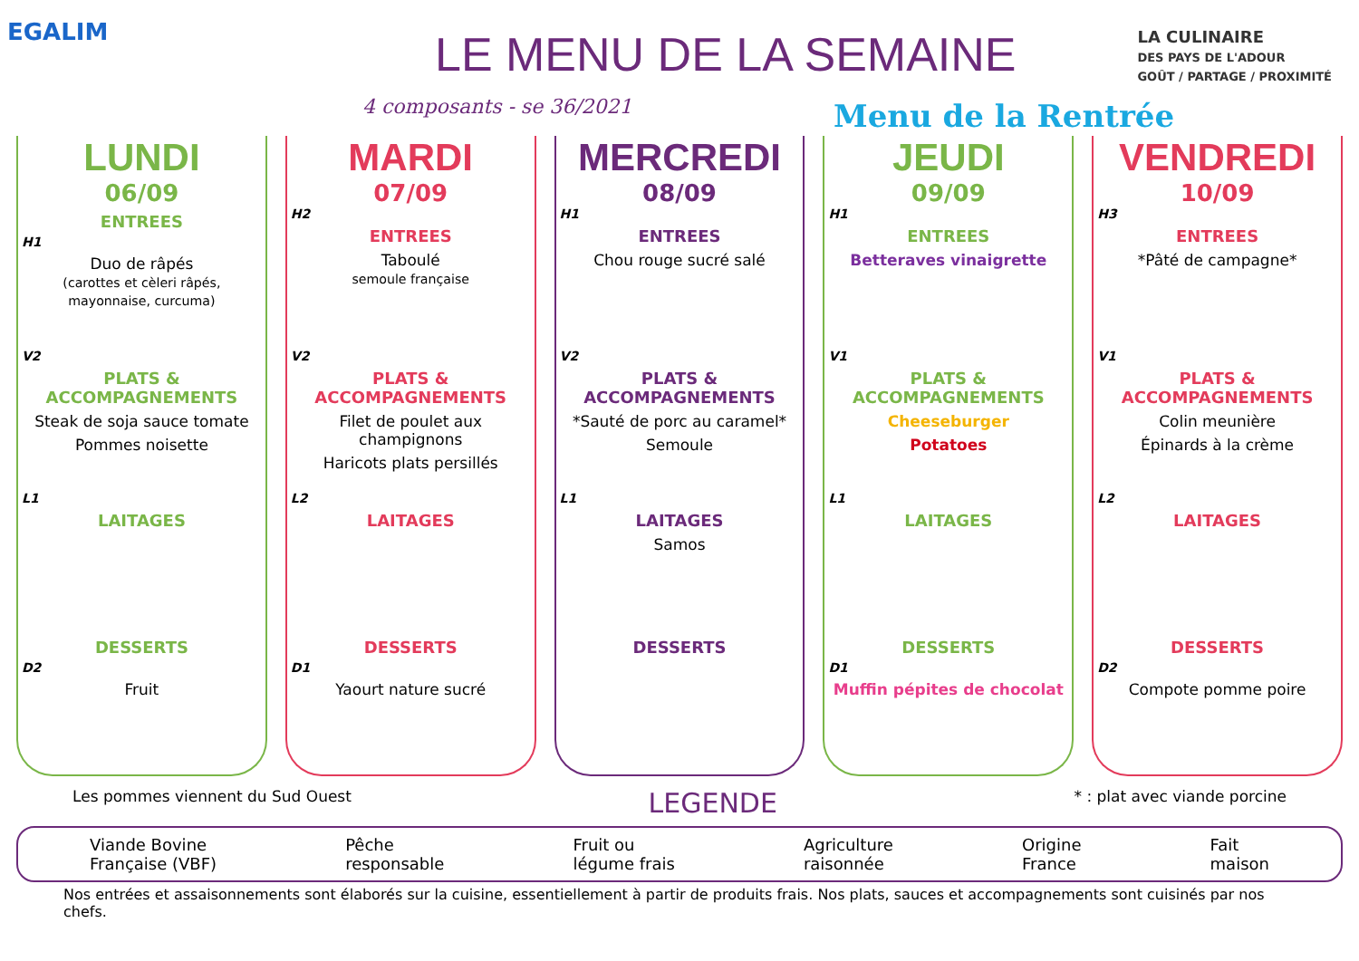EGALIM LE MENU DE LA SEMAINE
4 composants - se 36/2021 Menu de la Rentrée
LA CULINAIRE
DES PAYS DE L'ADOUR
GOÛT / PARTAGE / PROXIMITÉ
LUNDI
06/09
ENTREES
H1
Duo de râpés
(carottes et cèleri râpés, mayonnaise, curcuma)
V2
PLATS & ACCOMPAGNEMENTS
Steak de soja sauce tomate
Pommes noisette
L1
LAITAGES
DESSERTS
D2
Fruit
MARDI
07/09
H2
ENTREES
Taboulé
semoule française
V2
PLATS & ACCOMPAGNEMENTS
Filet de poulet aux champignons
Haricots plats persillés
L2
LAITAGES
DESSERTS
D1
Yaourt nature sucré
MERCREDI
08/09
H1
ENTREES
Chou rouge sucré salé
V2
PLATS & ACCOMPAGNEMENTS
*Sauté de porc au caramel*
Semoule
L1
LAITAGES
Samos
DESSERTS
JEUDI
09/09
H1
ENTREES
Betteraves vinaigrette
V1
PLATS & ACCOMPAGNEMENTS
Cheeseburger
Potatoes
L1
LAITAGES
DESSERTS
D1
Muffin pépites de chocolat
VENDREDI
10/09
H3
ENTREES
*Pâté de campagne*
V1
PLATS & ACCOMPAGNEMENTS
Colin meunière
Épinards à la crème
L2
LAITAGES
DESSERTS
D2
Compote pomme poire
Les pommes viennent du Sud Ouest LEGENDE * : plat avec viande porcine
Viande Bovine
Française (VBF) Pêche
responsable Fruit ou
légume frais Agriculture
raisonnée Origine
France Fait
maison
Nos entrées et assaisonnements sont élaborés sur la cuisine, essentiellement à partir de produits frais. Nos plats, sauces et accompagnements sont cuisinés par nos chefs.